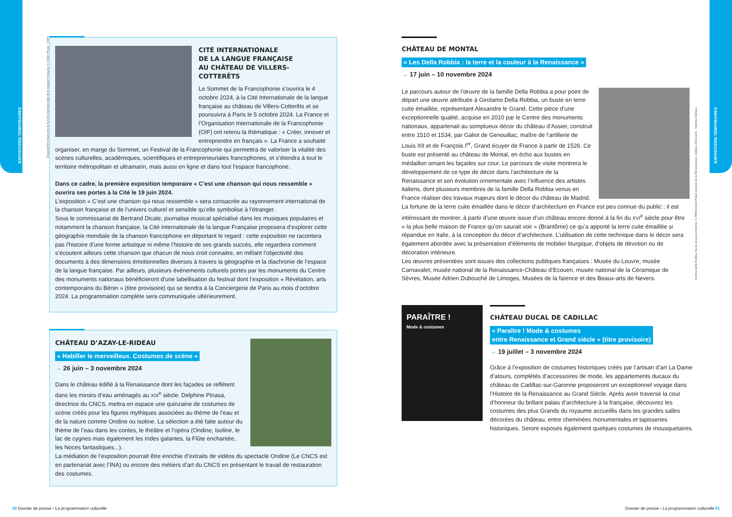EXPOSITIONS TEMPORAIRES
EXPOSITIONS TEMPORAIRES
Dispositif En chansons de la Cité internationale de la langue Française © Didier Plowy - CMN
CITÉ INTERNATIONALE
DE LA LANGUE FRANÇAISE
AU CHÂTEAU DE VILLERS-
COTTERÊTS
Le Sommet de la Francophonie s’ouvrira le 4 octobre 2024, à la Cité Internationale de la langue française au château de Villers-Cotterêts et se poursuivra à Paris le 5 octobre 2024. La France et l’Organisation Internationale de la Francophonie (OIF) ont retenu la thématique : « Créer, innover et entreprendre en français ». La France a souhaité organiser, en marge du Sommet, un Festival de la Francophonie qui permettra de valoriser la vitalité des scènes culturelles, académiques, scientifiques et entrepreneuriales francophones, et s’étendra à tout le territoire métropolitain et ultramarin, mais aussi en ligne et dans tout l’espace francophone.
Dans ce cadre, la première exposition temporaire « C’est une chanson qui nous ressemble » ouvrira ses portes à la Cité le 19 juin 2024.
L’exposition « C’est une chanson qui nous ressemble » sera consacrée au rayonnement international de la chanson française et de l’univers culturel et sensible qu’elle symbolise à l’étranger.
Sous le commissariat de Bertrand Dicale, journalise musical spécialisé dans les musiques populaires et notamment la chanson française, la Cité internationale de la langue Française proposera d’explorer cette géographie mondiale de la chanson francophone en déportant le regard : cette exposition ne racontera pas l’histoire d’une forme artistique ni même l’histoire de ses grands succès, elle regardera comment s’écoutent ailleurs cette chanson que chacun de nous croit connaitre, en mêlant l’objectivité des documents à des dimensions émotionnelles diverses à travers la géographie et la diachronie de l’espace de la langue française. Par ailleurs, plusieurs événements culturels portés par les monuments du Centre des monuments nationaux bénéficieront d’une labellisation du festival dont l’exposition « Révélation, arts contemporains du Bénin » (titre provisoire) qui se tiendra à la Conciergerie de Paris au mois d’octobre 2024. La programmation complète sera communiquée ultérieurement.
CHÂTEAU D’AZAY-LE-RIDEAU
« Habiller le merveilleux. Costumes de scène »
→ 26 juin – 3 novembre 2024
Dans le château édifié à la Renaissance dont les façades se reflètent dans les miroirs d’eau aménagés au XIX<sup>e</sup> siècle. Delphine Pinasa, directrice du CNCS, mettra en espace une quinzaine de costumes de scène créés pour les figures mythiques associées au thème de l’eau et de la nature comme Ondine ou Isoline. La sélection a été faite autour du thème de l’eau dans les contes, le théâtre et l’opéra (Ondine, Isoline, le lac de cygnes mais également les Indes galantes, la Flûte enchantée, les Noces fantastiques...).
La médiation de l’exposition pourrait être enrichie d’extraits de vidéos du spectacle Ondine (Le CNCS est en partenariat avec l’INA) ou encore des métiers d’art du CNCS en présentant le travail de restauration des costumes.
CHÂTEAU DE MONTAL
« Les Della Robbia : la terre et la couleur à la Renaissance »
→ 17 juin – 10 novembre 2024
Le parcours autour de l’œuvre de la famille Della Robbia a pour point de départ une œuvre attribuée à Girolamo Della Robbia, un buste en terre cuite émaillée, représentant Alexandre le Grand. Cette pièce d’une exceptionnelle qualité, acquise en 2010 par le Centre des monuments nationaux, appartenait au somptueux décor du château d’Assier, construit entre 1510 et 1534, par Galiot de Genouillac, maître de l’artillerie de Louis XII et de François I<sup>er</sup>, Grand écuyer de France à partir de 1526. Ce buste est présenté au château de Montal, en écho aux bustes en médaillon ornant les façades sur cour. Le parcours de visite montrera le développement de ce type de décor dans l’architecture de la Renaissance et son évolution ornementale avec l’influence des artistes italiens, dont plusieurs membres de la famille Della Robbia venus en France réaliser des travaux majeurs dont le décor du château de Madrid. La fortune de la terre cuite émaillée dans le décor d’architecture en France est peu connue du public : il est intéressant de montrer, à partir d’une œuvre issue d’un château encore donné à la fin du XVI<sup>e</sup> siècle pour être « la plus belle maison de France qu’on saurait voir » (Brantôme) ce qu’a apporté la terre cuite émaillée si répandue en Italie, à la conception du décor d’architecture. L’utilisation de cette technique dans le décor sera également abordée avec la présentation d’éléments de mobilier liturgique, d’objets de dévotion ou de décoration intérieure.
Les œuvres présentées sont issues des collections publiques françaises : Musée du Louvre, musée Carnavalet, musée national de la Renaissance-Château d’Ecouen, musée national de la Céramique de Sèvres, Musée Adrien Dubouché de Limoges, Musées de la faïence et des Beaux-arts de Nevers.
Andrea della Robbia, Buste de jeune homme © RMN-Grand Palais (musée de la Renaissance, château d’Ecouen) - Mathieu Rabeau
PARAÎTRE !
Mode & costumes
CHÂTEAU DUCAL DE CADILLAC
« Paraître ! Mode & costumes
entre Renaissance et Grand siècle » (titre provisoire)
→ 19 juillet – 3 novembre 2024
Grâce à l’exposition de costumes historiques créés par l’artisan d’art La Dame d’atours, complétés d’accessoires de mode, les appartements ducaux du château de Cadillac-sur-Garonne proposeront un exceptionnel voyage dans l’Histoire de la Renaissance au Grand Siècle. Après avoir traversé la cour d’honneur du brillant palais d’architecture à la française, découvrez les costumes des plus Grands du royaume accueillis dans les grandes salles décorées du château, entre cheminées monumentales et tapisseries historiques. Seront exposés également quelques costumes de mousquetaires.
20 Dossier de presse • La programmation culturelle
Dossier de presse • La programmation culturelle 21